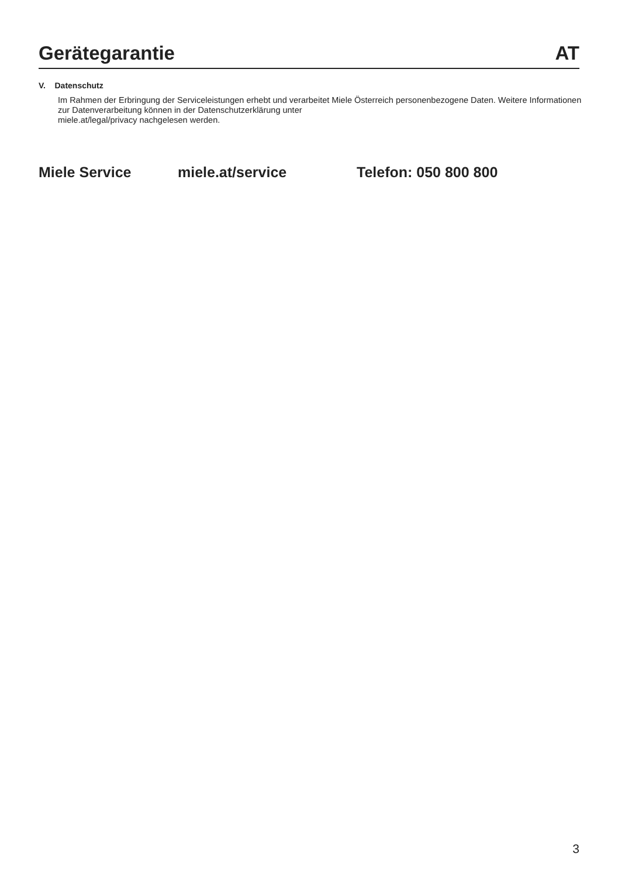Gerätegarantie AT
V. Datenschutz
Im Rahmen der Erbringung der Serviceleistungen erhebt und verarbeitet Miele Österreich personenbezogene Daten. Weitere Informationen zur Datenverarbeitung können in der Datenschutzerklärung unter
miele.at/legal/privacy nachgelesen werden.
Miele Service miele.at/service Telefon: 050 800 800
3